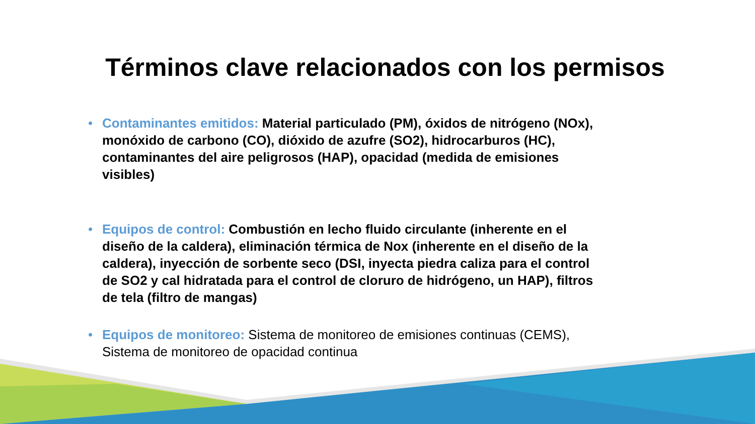Términos clave relacionados con los permisos
• Contaminantes emitidos: Material particulado (PM), óxidos de nitrógeno (NOx), monóxido de carbono (CO), dióxido de azufre (SO2), hidrocarburos (HC), contaminantes del aire peligrosos (HAP), opacidad (medida de emisiones visibles)
• Equipos de control: Combustión en lecho fluido circulante (inherente en el diseño de la caldera), eliminación térmica de Nox (inherente en el diseño de la caldera), inyección de sorbente seco (DSI, inyecta piedra caliza para el control de SO2 y cal hidratada para el control de cloruro de hidrógeno, un HAP), filtros de tela (filtro de mangas)
• Equipos de monitoreo: Sistema de monitoreo de emisiones continuas (CEMS), Sistema de monitoreo de opacidad continua